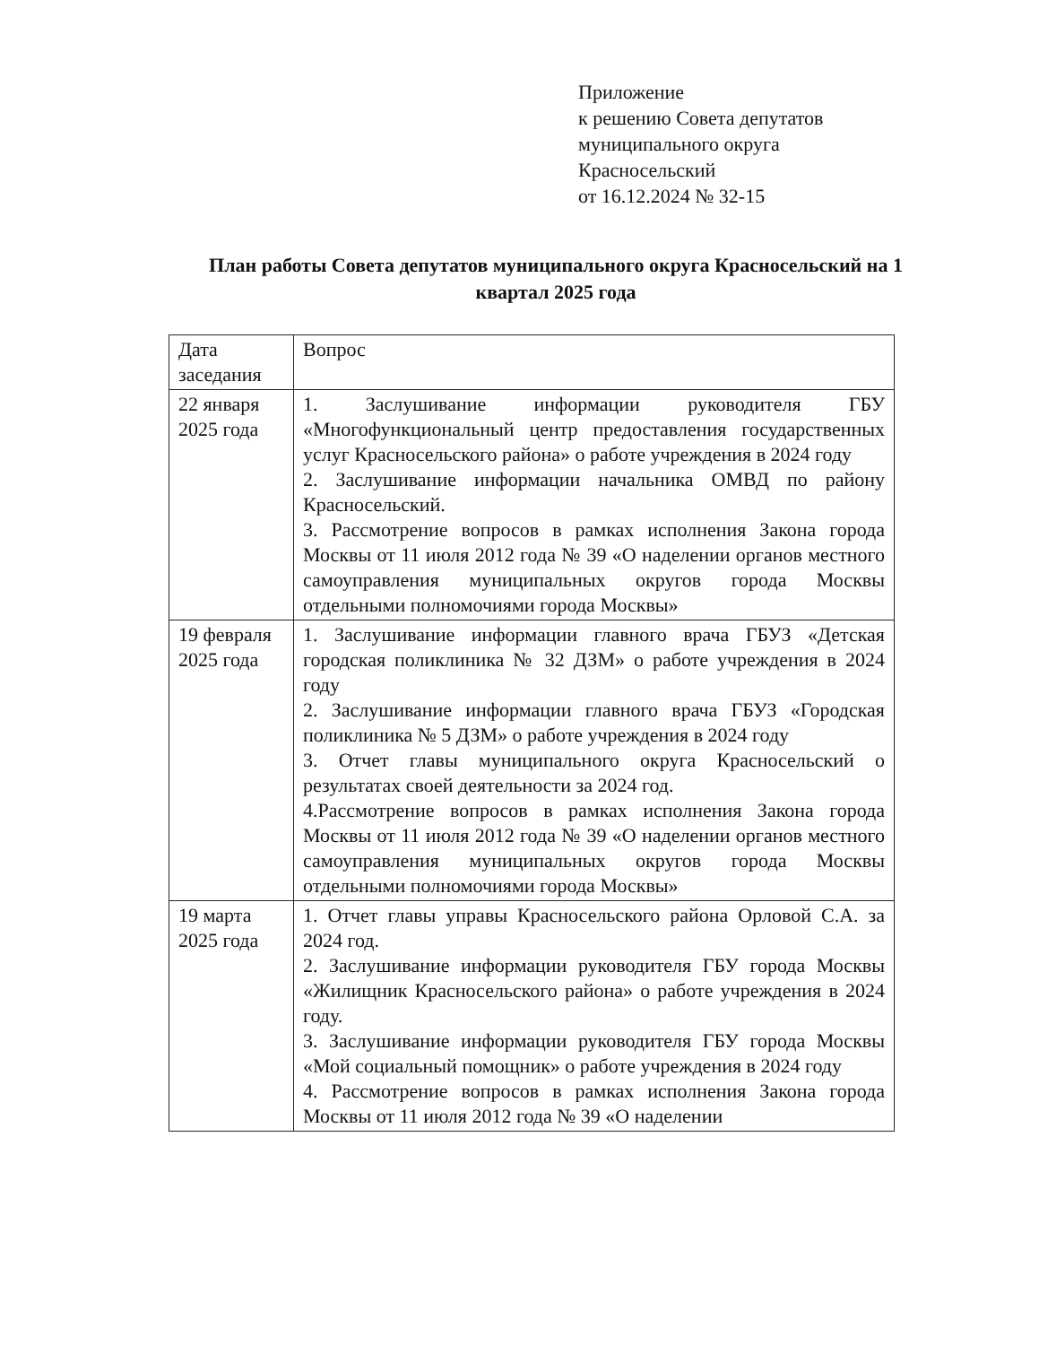Приложение
к решению Совета депутатов
муниципального округа
Красносельский
от 16.12.2024 № 32-15
План работы Совета депутатов муниципального округа Красносельский на 1 квартал 2025 года
| Дата заседания | Вопрос |
| 22 января 2025 года | 1. Заслушивание информации руководителя ГБУ «Многофункциональный центр предоставления государственных услуг Красносельского района» о работе учреждения в 2024 году 2. Заслушивание информации начальника ОМВД по району Красносельский. 3. Рассмотрение вопросов в рамках исполнения Закона города Москвы от 11 июля 2012 года № 39 «О наделении органов местного самоуправления муниципальных округов города Москвы отдельными полномочиями города Москвы» |
| 19 февраля 2025 года | 1. Заслушивание информации главного врача ГБУЗ «Детская городская поликлиника № 32 ДЗМ» о работе учреждения в 2024 году 2. Заслушивание информации главного врача ГБУЗ «Городская поликлиника № 5 ДЗМ» о работе учреждения в 2024 году 3. Отчет главы муниципального округа Красносельский о результатах своей деятельности за 2024 год. 4.Рассмотрение вопросов в рамках исполнения Закона города Москвы от 11 июля 2012 года № 39 «О наделении органов местного самоуправления муниципальных округов города Москвы отдельными полномочиями города Москвы» |
| 19 марта 2025 года | 1. Отчет главы управы Красносельского района Орловой С.А. за 2024 год. 2. Заслушивание информации руководителя ГБУ города Москвы «Жилищник Красносельского района» о работе учреждения в 2024 году. 3. Заслушивание информации руководителя ГБУ города Москвы «Мой социальный помощник» о работе учреждения в 2024 году 4. Рассмотрение вопросов в рамках исполнения Закона города Москвы от 11 июля 2012 года № 39 «О наделении |